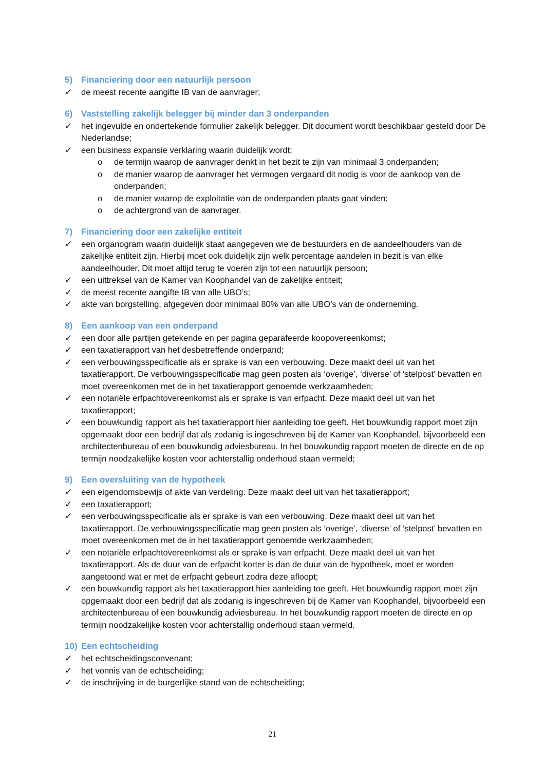5) Financiering door een natuurlijk persoon
✓ de meest recente aangifte IB van de aanvrager;
6) Vaststelling zakelijk belegger bij minder dan 3 onderpanden
✓ het ingevulde en ondertekende formulier zakelijk belegger. Dit document wordt beschikbaar gesteld door De Nederlandse;
✓ een business expansie verklaring waarin duidelijk wordt;
o de termijn waarop de aanvrager denkt in het bezit te zijn van minimaal 3 onderpanden;
o de manier waarop de aanvrager het vermogen vergaard dit nodig is voor de aankoop van de onderpanden;
o de manier waarop de exploitatie van de onderpanden plaats gaat vinden;
o de achtergrond van de aanvrager.
7) Financiering door een zakelijke entiteit
✓ een organogram waarin duidelijk staat aangegeven wie de bestuurders en de aandeelhouders van de zakelijke entiteit zijn. Hierbij moet ook duidelijk zijn welk percentage aandelen in bezit is van elke aandeelhouder. Dit moet altijd terug te voeren zijn tot een natuurlijk persoon;
✓ een uittreksel van de Kamer van Koophandel van de zakelijke entiteit;
✓ de meest recente aangifte IB van alle UBO’s;
✓ akte van borgstelling, afgegeven door minimaal 80% van alle UBO’s van de onderneming.
8) Een aankoop van een onderpand
✓ een door alle partijen getekende en per pagina geparafeerde koopovereenkomst;
✓ een taxatierapport van het desbetreffende onderpand;
✓ een verbouwingsspecificatie als er sprake is van een verbouwing. Deze maakt deel uit van het taxatierapport. De verbouwingsspecificatie mag geen posten als ‘overige’, ‘diverse’ of ‘stelpost’ bevatten en moet overeenkomen met de in het taxatierapport genoemde werkzaamheden;
✓ een notariële erfpachtovereenkomst als er sprake is van erfpacht. Deze maakt deel uit van het taxatierapport;
✓ een bouwkundig rapport als het taxatierapport hier aanleiding toe geeft. Het bouwkundig rapport moet zijn opgemaakt door een bedrijf dat als zodanig is ingeschreven bij de Kamer van Koophandel, bijvoorbeeld een architectenbureau of een bouwkundig adviesbureau. In het bouwkundig rapport moeten de directe en de op termijn noodzakelijke kosten voor achterstallig onderhoud staan vermeld;
9) Een oversluiting van de hypotheek
✓ een eigendomsbewijs of akte van verdeling. Deze maakt deel uit van het taxatierapport;
✓ een taxatierapport;
✓ een verbouwingsspecificatie als er sprake is van een verbouwing. Deze maakt deel uit van het taxatierapport. De verbouwingsspecificatie mag geen posten als ‘overige’, ‘diverse’ of ‘stelpost’ bevatten en moet overeenkomen met de in het taxatierapport genoemde werkzaamheden;
✓ een notariële erfpachtovereenkomst als er sprake is van erfpacht. Deze maakt deel uit van het taxatierapport. Als de duur van de erfpacht korter is dan de duur van de hypotheek, moet er worden aangetoond wat er met de erfpacht gebeurt zodra deze afloopt;
✓ een bouwkundig rapport als het taxatierapport hier aanleiding toe geeft. Het bouwkundig rapport moet zijn opgemaakt door een bedrijf dat als zodanig is ingeschreven bij de Kamer van Koophandel, bijvoorbeeld een architectenbureau of een bouwkundig adviesbureau. In het bouwkundig rapport moeten de directe en op termijn noodzakelijke kosten voor achterstallig onderhoud staan vermeld.
10) Een echtscheiding
✓ het echtscheidingsconvenant;
✓ het vonnis van de echtscheiding;
✓ de inschrijving in de burgerlijke stand van de echtscheiding;
21